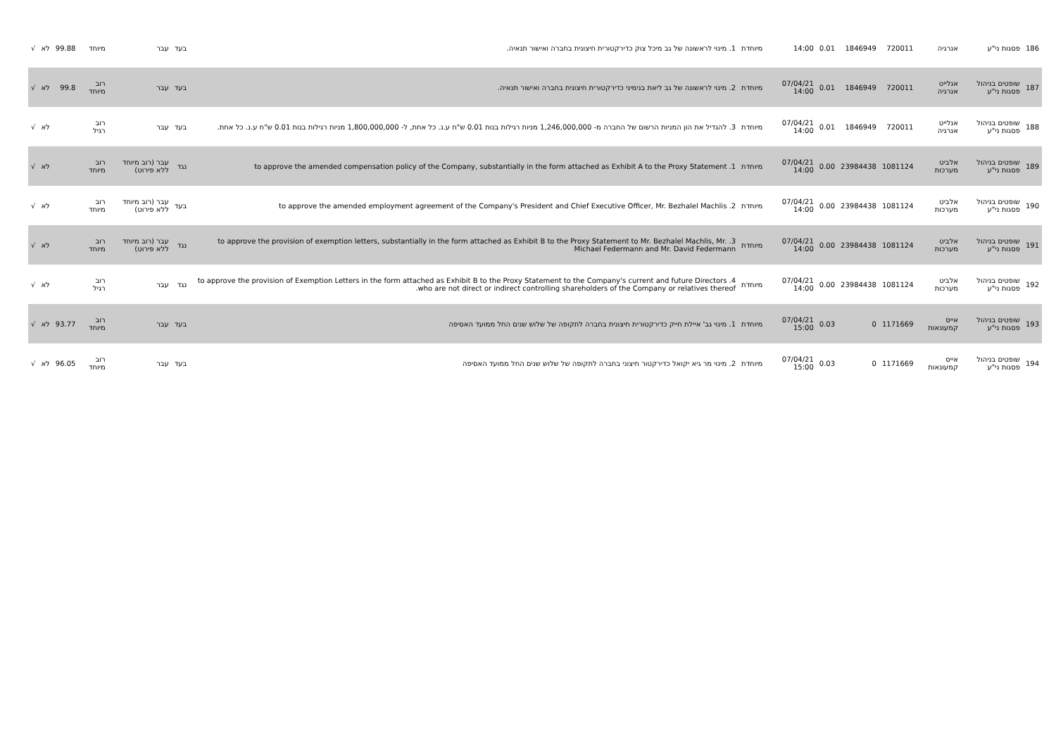| 186 | פסגות ני"ע | אנרגיה | 720011 | 1846949 | 0.01 | 14:00 | מיוחדת | 1. מינוי לראשונה של גב מיכל צוק כדירקטורית חיצונית בחברה ואישור תנאיה. | בעד | עבר | מיוחד | 99.88 | לא | √ |
| 187 | שופטים בניהול פסגות ני"ע | אנלייט אנרגיה | 720011 | 1846949 | 0.01 | 07/04/21 14:00 | מיוחדת | 2. מינוי לראשונה של גב ליאת בנימיני כדירקטורית חיצונית בחברה ואישור תנאיה. | בעד | עבר | רוב מיוחד | 99.8 | לא | √ |
| 188 | שופטים בניהול פסגות ני"ע | אנלייט אנרגיה | 720011 | 1846949 | 0.01 | 07/04/21 14:00 | מיוחדת | 3. להגדיל את הון המניות הרשום של החברה מ- 1,246,000,000 מניות רגילות בנות 0.01 ש"ח ע.נ. כל אחת, ל- 1,800,000,000 מניות רגילות בנות 0.01 ש"ח ע.נ. כל אחת. | בעד | עבר | רוב רגיל | | לא | √ |
| 189 | שופטים בניהול פסגות ני"ע | אלביט מערכות | 1081124 | 23984438 | 0.00 | 07/04/21 14:00 | מיוחדת | 1. to approve the amended compensation policy of the Company, substantially in the form attached as Exhibit A to the Proxy Statement | נגד | עבר (רוב מיוחד ללא פירוט) | רוב מיוחד | | לא | √ |
| 190 | שופטים בניהול פסגות ני"ע | אלביט מערכות | 1081124 | 23984438 | 0.00 | 07/04/21 14:00 | מיוחדת | 2. to approve the amended employment agreement of the Company's President and Chief Executive Officer, Mr. Bezhalel Machlis | בעד | עבר (רוב מיוחד ללא פירוט) | רוב מיוחד | | לא | √ |
| 191 | שופטים בניהול פסגות ני"ע | אלביט מערכות | 1081124 | 23984438 | 0.00 | 07/04/21 14:00 | מיוחדת | 3. to approve the provision of exemption letters, substantially in the form attached as Exhibit B to the Proxy Statement to Mr. Bezhalel Machlis, Mr. Michael Federmann and Mr. David Federmann | נגד | עבר (רוב מיוחד ללא פירוט) | רוב מיוחד | | לא | √ |
| 192 | שופטים בניהול פסגות ני"ע | אלביט מערכות | 1081124 | 23984438 | 0.00 | 07/04/21 14:00 | מיוחדת | 4. to approve the provision of Exemption Letters in the form attached as Exhibit B to the Proxy Statement to the Company's current and future Directors who are not direct or indirect controlling shareholders of the Company or relatives thereof. | נגד | עבר | רוב רגיל | | לא | √ |
| 193 | שופטים בניהול פסגות ני"ע | אייס קמעונאות | 1171669 | 0 | 0.03 | 07/04/21 15:00 | מיוחדת | 1. מינוי גב' איילת חייק כדירקטורית חיצונית בחברה לתקופה של שלוש שנים החל ממועד האסיפה | בעד | עבר | רוב מיוחד | 93.77 | לא | √ |
| 194 | שופטים בניהול פסגות ני"ע | אייס קמעונאות | 1171669 | 0 | 0.03 | 07/04/21 15:00 | מיוחדת | 2. מינוי מר גיא יקואל כדירקטור חיצוני בחברה לתקופה של שלוש שנים החל ממועד האסיפה | בעד | עבר | רוב מיוחד | 96.05 | לא | √ |